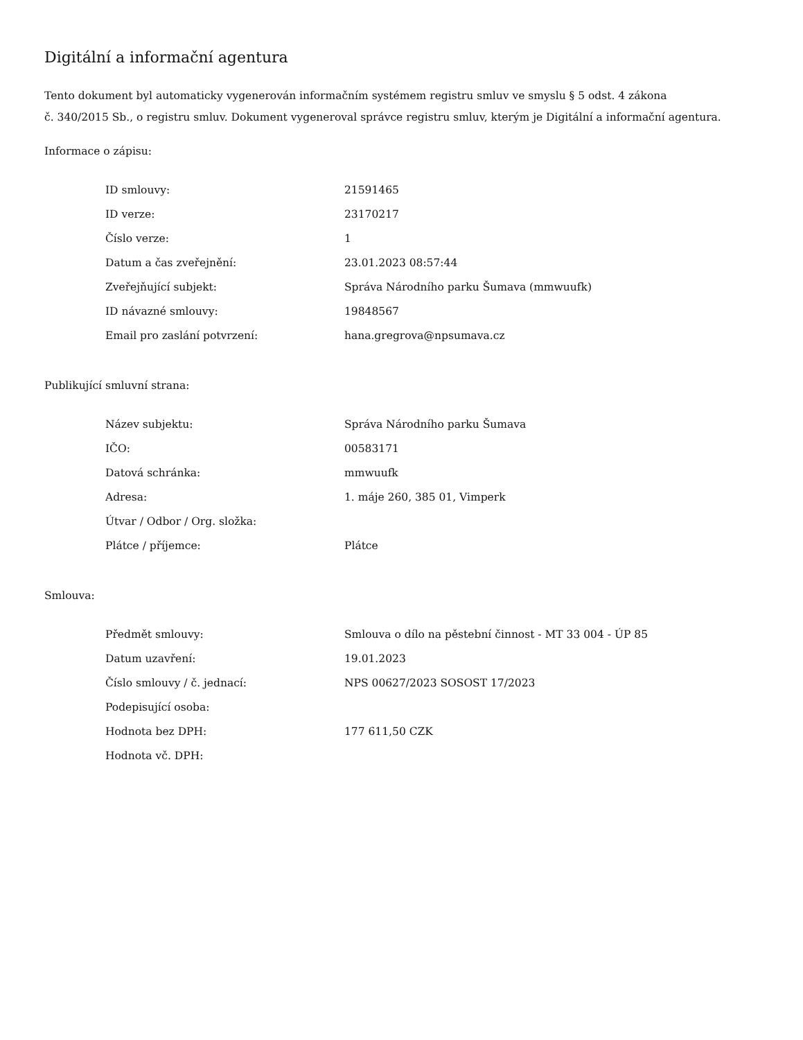Digitální a informační agentura
Tento dokument byl automaticky vygenerován informačním systémem registru smluv ve smyslu § 5 odst. 4 zákona
č. 340/2015 Sb., o registru smluv. Dokument vygeneroval správce registru smluv, kterým je Digitální a informační agentura.
Informace o zápisu:
| ID smlouvy: | 21591465 |
| ID verze: | 23170217 |
| Číslo verze: | 1 |
| Datum a čas zveřejnění: | 23.01.2023 08:57:44 |
| Zveřejňující subjekt: | Správa Národního parku Šumava (mmwuufk) |
| ID návazné smlouvy: | 19848567 |
| Email pro zaslání potvrzení: | hana.gregrova@npsumava.cz |
Publikující smluvní strana:
| Název subjektu: | Správa Národního parku Šumava |
| IČO: | 00583171 |
| Datová schránka: | mmwuufk |
| Adresa: | 1. máje 260, 385 01, Vimperk |
| Útvar / Odbor / Org. složka: | |
| Plátce / příjemce: | Plátce |
Smlouva:
| Předmět smlouvy: | Smlouva o dílo na pěstební činnost - MT 33 004 - ÚP 85 |
| Datum uzavření: | 19.01.2023 |
| Číslo smlouvy / č. jednací: | NPS 00627/2023 SOSOST 17/2023 |
| Podepisující osoba: | |
| Hodnota bez DPH: | 177 611,50 CZK |
| Hodnota vč. DPH: | |